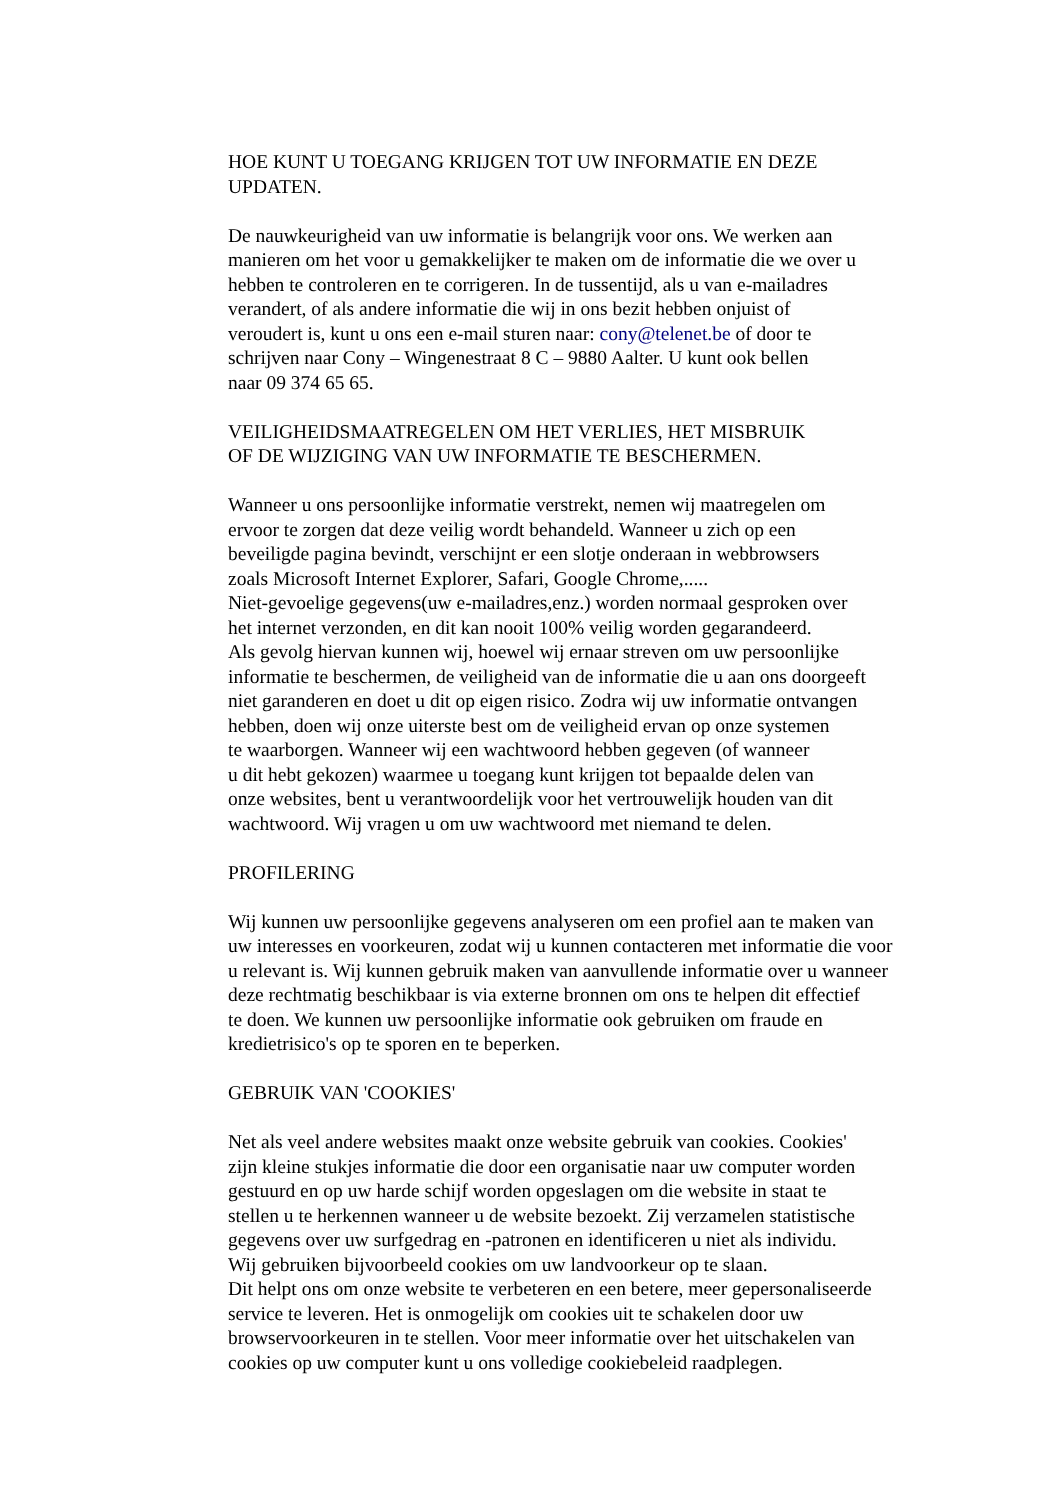HOE KUNT U TOEGANG KRIJGEN TOT UW INFORMATIE EN DEZE
UPDATEN.
De nauwkeurigheid van uw informatie is belangrijk voor ons. We werken aan
manieren om het voor u gemakkelijker te maken om de informatie die we over u
hebben te controleren en te corrigeren. In de tussentijd, als u van e-mailadres
verandert, of als andere informatie die wij in ons bezit hebben onjuist of
veroudert is, kunt u ons een e-mail sturen naar: cony@telenet.be of door te
schrijven naar Cony – Wingenestraat 8 C – 9880 Aalter. U kunt ook bellen
naar 09 374 65 65.
VEILIGHEIDSMAATREGELEN OM HET VERLIES, HET MISBRUIK
OF DE WIJZIGING VAN UW INFORMATIE TE BESCHERMEN.
Wanneer u ons persoonlijke informatie verstrekt, nemen wij maatregelen om
ervoor te zorgen dat deze veilig wordt behandeld. Wanneer u zich op een
beveiligde pagina bevindt, verschijnt er een slotje onderaan in webbrowsers
zoals Microsoft Internet Explorer, Safari, Google Chrome,.....
Niet-gevoelige gegevens(uw e-mailadres,enz.) worden normaal gesproken over
het internet verzonden, en dit kan nooit 100% veilig worden gegarandeerd.
Als gevolg hiervan kunnen wij, hoewel wij ernaar streven om uw persoonlijke
informatie te beschermen, de veiligheid van de informatie die u aan ons doorgeeft
niet garanderen en doet u dit op eigen risico. Zodra wij uw informatie ontvangen
hebben, doen wij onze uiterste best om de veiligheid ervan op onze systemen
te waarborgen. Wanneer wij een wachtwoord hebben gegeven (of wanneer
u dit hebt gekozen) waarmee u toegang kunt krijgen tot bepaalde delen van
onze websites, bent u verantwoordelijk voor het vertrouwelijk houden van dit
wachtwoord. Wij vragen u om uw wachtwoord met niemand te delen.
PROFILERING
Wij kunnen uw persoonlijke gegevens analyseren om een profiel aan te maken van
uw interesses en voorkeuren, zodat wij u kunnen contacteren met informatie die voor
u relevant is. Wij kunnen gebruik maken van aanvullende informatie over u wanneer
deze rechtmatig beschikbaar is via externe bronnen om ons te helpen dit effectief
te doen. We kunnen uw persoonlijke informatie ook gebruiken om fraude en
kredietrisico's op te sporen en te beperken.
GEBRUIK VAN 'COOKIES'
Net als veel andere websites maakt onze website gebruik van cookies. Cookies'
zijn kleine stukjes informatie die door een organisatie naar uw computer worden
gestuurd en op uw harde schijf worden opgeslagen om die website in staat te
stellen u te herkennen wanneer u de website bezoekt. Zij verzamelen statistische
gegevens over uw surfgedrag en -patronen en identificeren u niet als individu.
Wij gebruiken bijvoorbeeld cookies om uw landvoorkeur op te slaan.
Dit helpt ons om onze website te verbeteren en een betere, meer gepersonaliseerde
service te leveren. Het is onmogelijk om cookies uit te schakelen door uw
browservoorkeuren in te stellen. Voor meer informatie over het uitschakelen van
cookies op uw computer kunt u ons volledige cookiebeleid raadplegen.